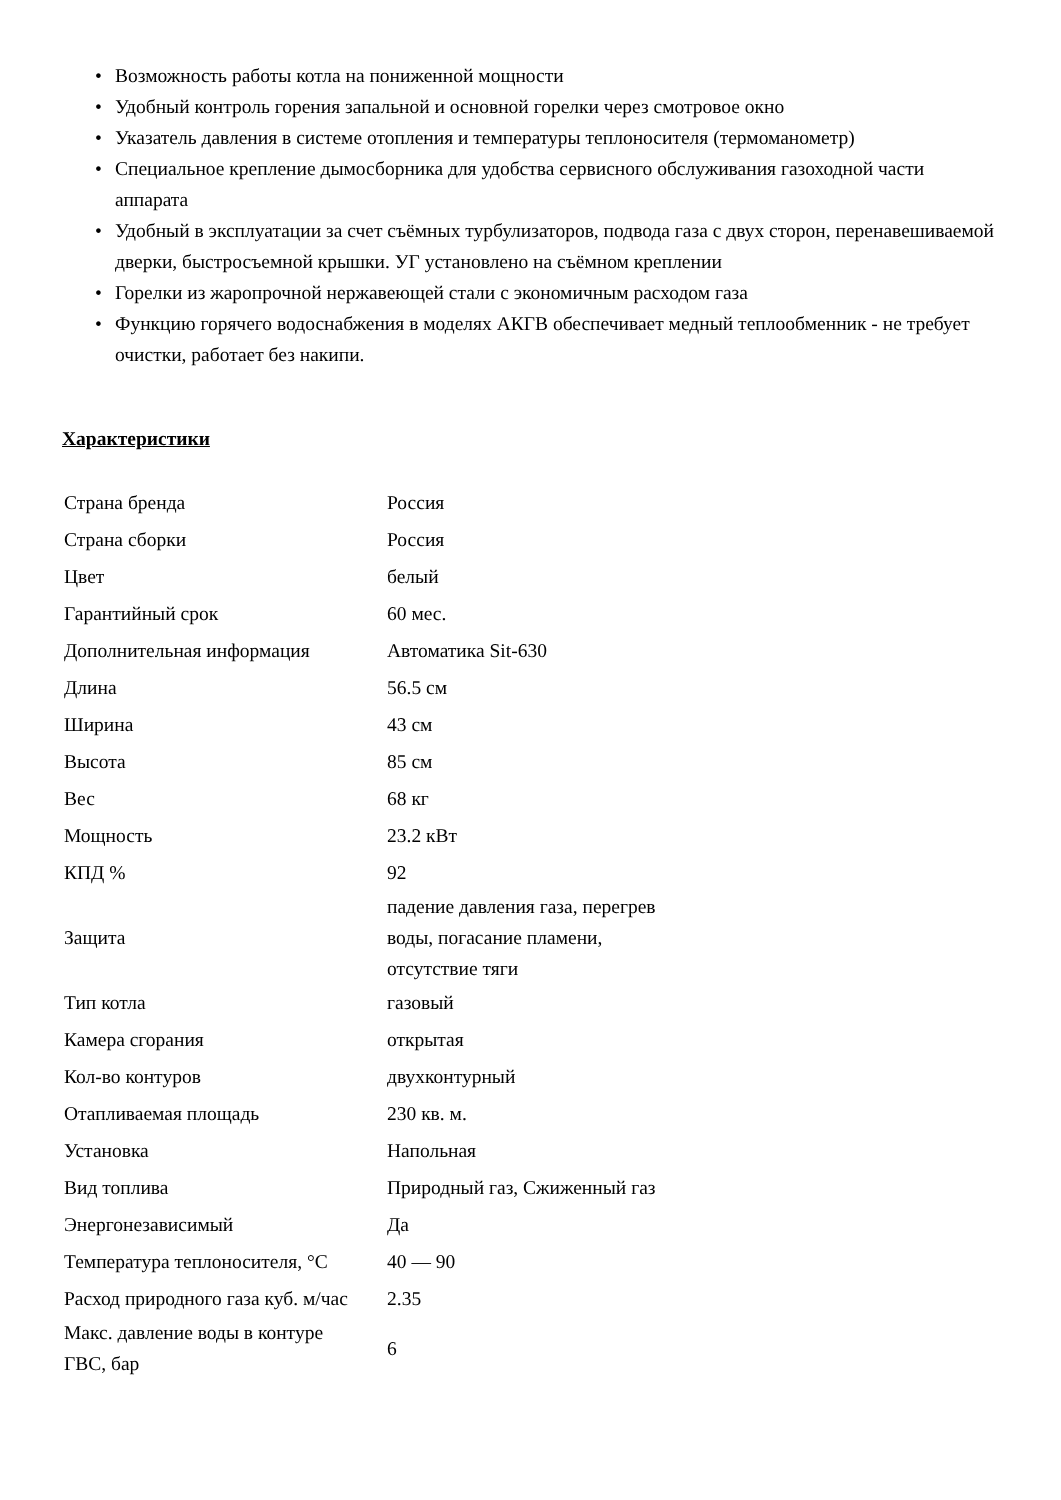• Возможность работы котла на пониженной мощности
• Удобный контроль горения запальной и основной горелки через смотровое окно
• Указатель давления в системе отопления и температуры теплоносителя (термоманометр)
• Специальное крепление дымосборника для удобства сервисного обслуживания газоходной части аппарата
• Удобный в эксплуатации за счет съёмных турбулизаторов, подвода газа с двух сторон, перенавешиваемой дверки, быстросъемной крышки. УГ установлено на съёмном креплении
• Горелки из жаропрочной нержавеющей стали с экономичным расходом газа
• Функцию горячего водоснабжения в моделях АКГВ обеспечивает медный теплообменник - не требует очистки, работает без накипи.
Характеристики
| Страна бренда | Россия |
| Страна сборки | Россия |
| Цвет | белый |
| Гарантийный срок | 60 мес. |
| Дополнительная информация | Автоматика Sit-630 |
| Длина | 56.5 см |
| Ширина | 43 см |
| Высота | 85 см |
| Вес | 68 кг |
| Мощность | 23.2 кВт |
| КПД % | 92 |
| Защита | падение давления газа, перегрев воды, погасание пламени, отсутствие тяги |
| Тип котла | газовый |
| Камера сгорания | открытая |
| Кол-во контуров | двухконтурный |
| Отапливаемая площадь | 230 кв. м. |
| Установка | Напольная |
| Вид топлива | Природный газ, Сжиженный газ |
| Энергонезависимый | Да |
| Температура теплоносителя, °C | 40 — 90 |
| Расход природного газа куб. м/час | 2.35 |
| Макс. давление воды в контуре ГВС, бар | 6 |